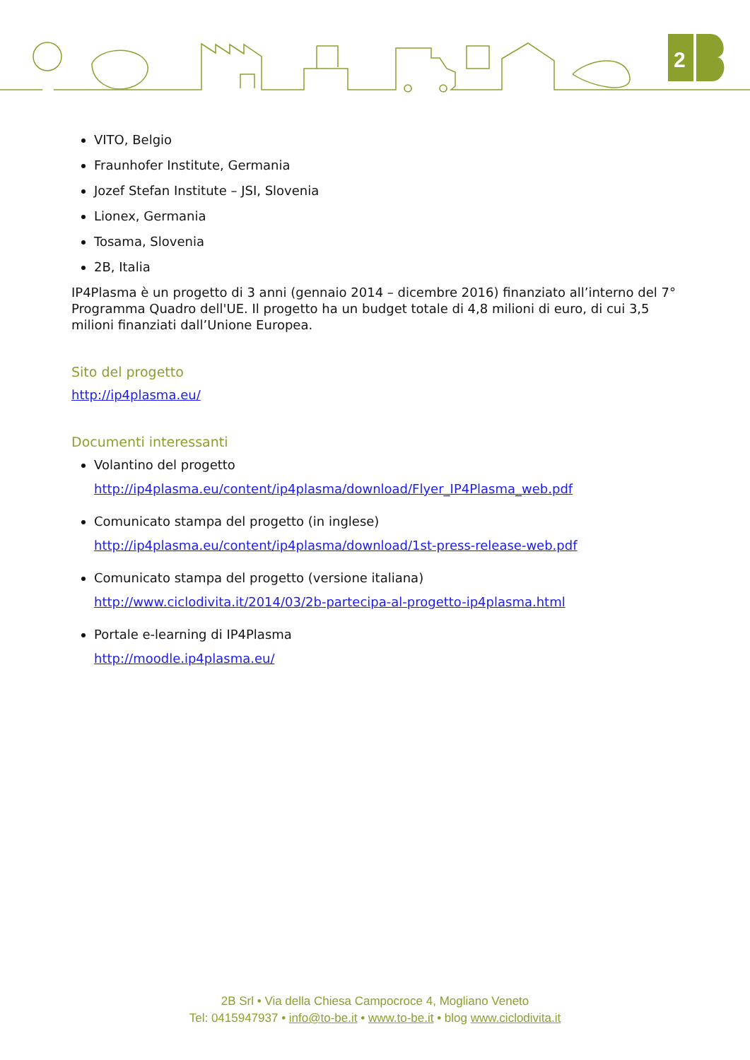2
VITO, Belgio
Fraunhofer Institute, Germania
Jozef Stefan Institute – JSI, Slovenia
Lionex, Germania
Tosama, Slovenia
2B, Italia
IP4Plasma è un progetto di 3 anni (gennaio 2014 – dicembre 2016) finanziato all’interno del 7° Programma Quadro dell'UE. Il progetto ha un budget totale di 4,8 milioni di euro, di cui 3,5 milioni finanziati dall’Unione Europea.
Sito del progetto
http://ip4plasma.eu/
Documenti interessanti
Volantino del progetto
http://ip4plasma.eu/content/ip4plasma/download/Flyer_IP4Plasma_web.pdf
Comunicato stampa del progetto (in inglese)
http://ip4plasma.eu/content/ip4plasma/download/1st-press-release-web.pdf
Comunicato stampa del progetto (versione italiana)
http://www.ciclodivita.it/2014/03/2b-partecipa-al-progetto-ip4plasma.html
Portale e-learning di IP4Plasma
http://moodle.ip4plasma.eu/
2B Srl • Via della Chiesa Campocroce 4, Mogliano Veneto
Tel: 0415947937 • info@to-be.it • www.to-be.it • blog www.ciclodivita.it